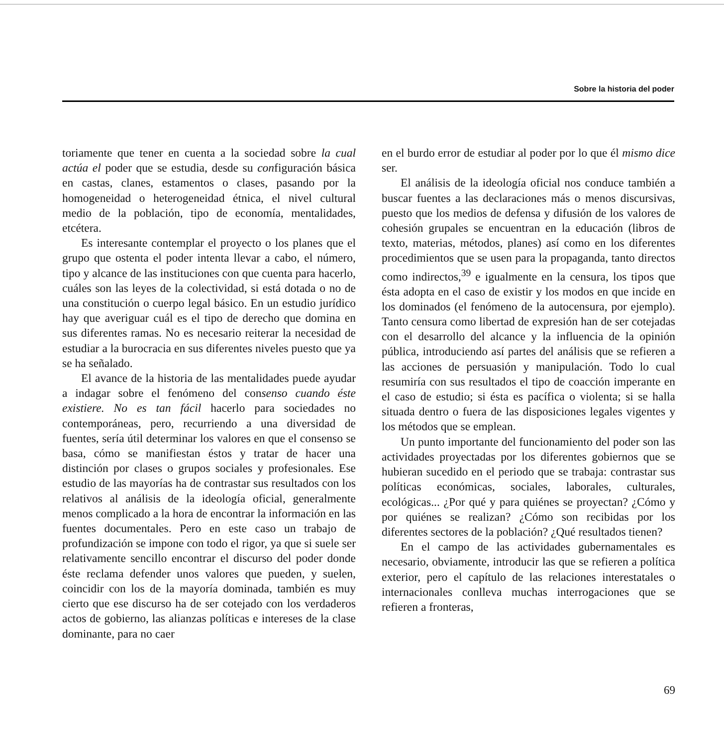Sobre la historia del poder
toriamente que tener en cuenta a la sociedad sobre la cual actúa el poder que se estudia, desde su configuración básica en castas, clanes, estamentos o clases, pasando por la homogeneidad o heterogeneidad étnica, el nivel cultural medio de la población, tipo de economía, mentalidades, etcétera.
Es interesante contemplar el proyecto o los planes que el grupo que ostenta el poder intenta llevar a cabo, el número, tipo y alcance de las instituciones con que cuenta para hacerlo, cuáles son las leyes de la colectividad, si está dotada o no de una constitución o cuerpo legal básico. En un estudio jurídico hay que averiguar cuál es el tipo de derecho que domina en sus diferentes ramas. No es necesario reiterar la necesidad de estudiar a la burocracia en sus diferentes niveles puesto que ya se ha señalado.
El avance de la historia de las mentalidades puede ayudar a indagar sobre el fenómeno del consenso cuando éste existiere. No es tan fácil hacerlo para sociedades no contemporáneas, pero, recurriendo a una diversidad de fuentes, sería útil determinar los valores en que el consenso se basa, cómo se manifiestan éstos y tratar de hacer una distinción por clases o grupos sociales y profesionales. Ese estudio de las mayorías ha de contrastar sus resultados con los relativos al análisis de la ideología oficial, generalmente menos complicado a la hora de encontrar la información en las fuentes documentales. Pero en este caso un trabajo de profundización se impone con todo el rigor, ya que si suele ser relativamente sencillo encontrar el discurso del poder donde éste reclama defender unos valores que pueden, y suelen, coincidir con los de la mayoría dominada, también es muy cierto que ese discurso ha de ser cotejado con los verdaderos actos de gobierno, las alianzas políticas e intereses de la clase dominante, para no caer
en el burdo error de estudiar al poder por lo que él mismo dice ser.
El análisis de la ideología oficial nos conduce también a buscar fuentes a las declaraciones más o menos discursivas, puesto que los medios de defensa y difusión de los valores de cohesión grupales se encuentran en la educación (libros de texto, materias, métodos, planes) así como en los diferentes procedimientos que se usen para la propaganda, tanto directos como indirectos,<sup>39</sup> e igualmente en la censura, los tipos que ésta adopta en el caso de existir y los modos en que incide en los dominados (el fenómeno de la autocensura, por ejemplo). Tanto censura como libertad de expresión han de ser cotejadas con el desarrollo del alcance y la influencia de la opinión pública, introduciendo así partes del análisis que se refieren a las acciones de persuasión y manipulación. Todo lo cual resumiría con sus resultados el tipo de coacción imperante en el caso de estudio; si ésta es pacífica o violenta; si se halla situada dentro o fuera de las disposiciones legales vigentes y los métodos que se emplean.
Un punto importante del funcionamiento del poder son las actividades proyectadas por los diferentes gobiernos que se hubieran sucedido en el periodo que se trabaja: contrastar sus políticas económicas, sociales, laborales, culturales, ecológicas... ¿Por qué y para quiénes se proyectan? ¿Cómo y por quiénes se realizan? ¿Cómo son recibidas por los diferentes sectores de la población? ¿Qué resultados tienen?
En el campo de las actividades gubernamentales es necesario, obviamente, introducir las que se refieren a política exterior, pero el capítulo de las relaciones interestatales o internacionales conlleva muchas interrogaciones que se refieren a fronteras,
69